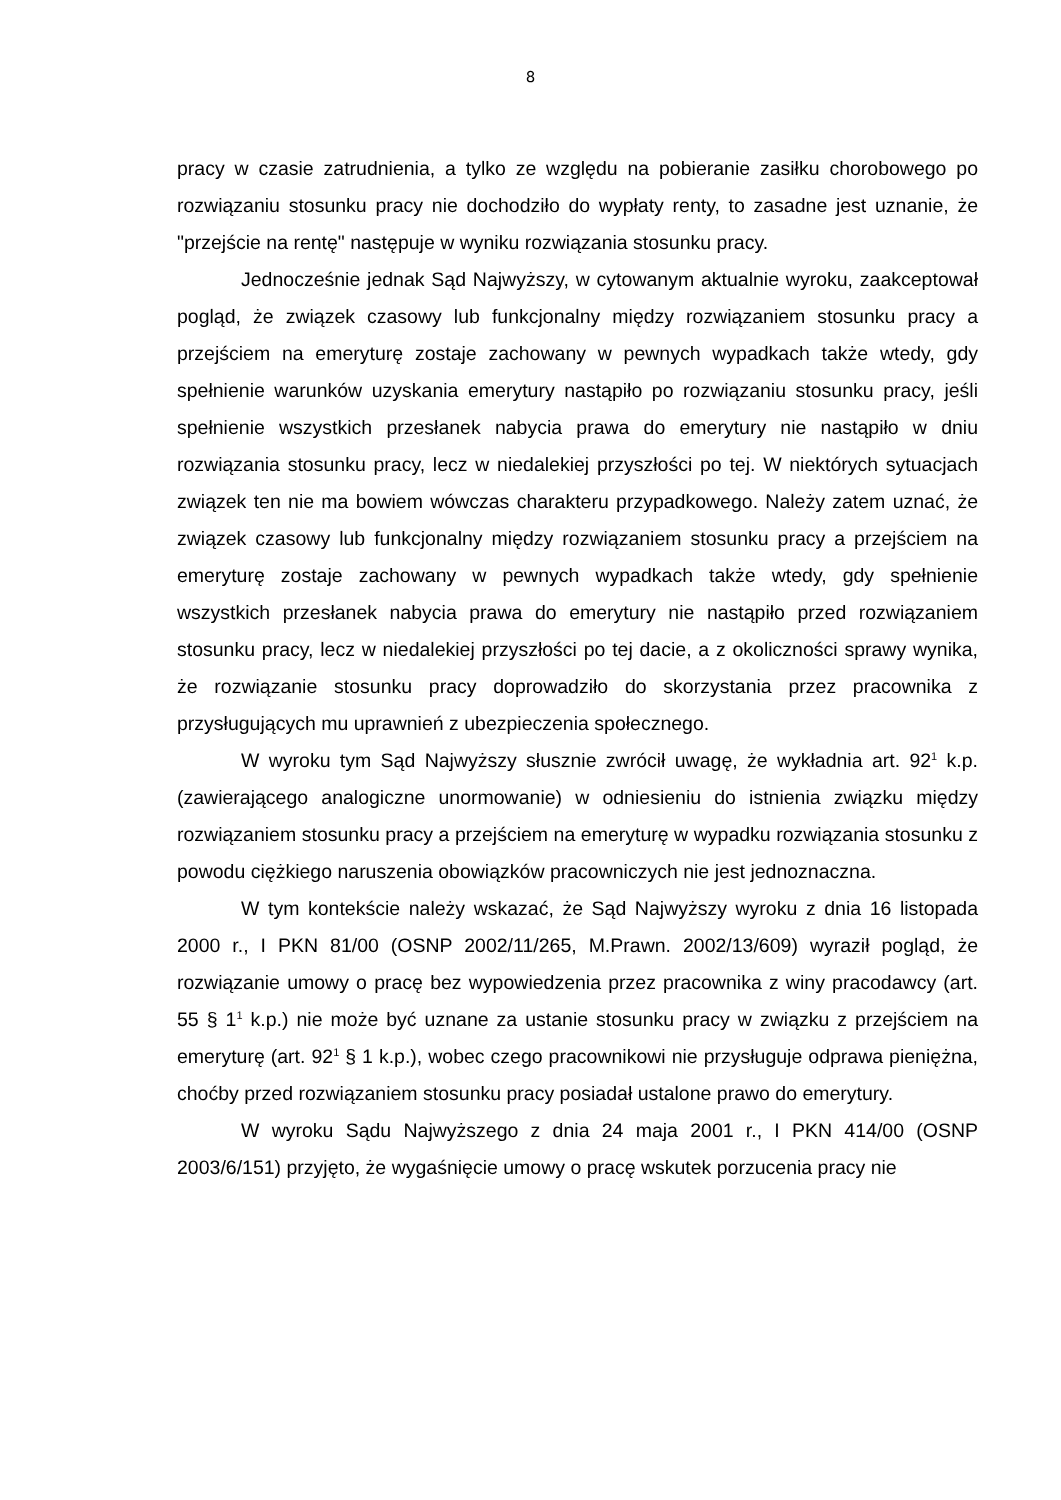8
pracy w czasie zatrudnienia, a tylko ze względu na pobieranie zasiłku chorobowego po rozwiązaniu stosunku pracy nie dochodziło do wypłaty renty, to zasadne jest uznanie, że "przejście na rentę" następuje w wyniku rozwiązania stosunku pracy.
Jednocześnie jednak Sąd Najwyższy, w cytowanym aktualnie wyroku, zaakceptował pogląd, że związek czasowy lub funkcjonalny między rozwiązaniem stosunku pracy a przejściem na emeryturę zostaje zachowany w pewnych wypadkach także wtedy, gdy spełnienie warunków uzyskania emerytury nastąpiło po rozwiązaniu stosunku pracy, jeśli spełnienie wszystkich przesłanek nabycia prawa do emerytury nie nastąpiło w dniu rozwiązania stosunku pracy, lecz w niedalekiej przyszłości po tej. W niektórych sytuacjach związek ten nie ma bowiem wówczas charakteru przypadkowego. Należy zatem uznać, że związek czasowy lub funkcjonalny między rozwiązaniem stosunku pracy a przejściem na emeryturę zostaje zachowany w pewnych wypadkach także wtedy, gdy spełnienie wszystkich przesłanek nabycia prawa do emerytury nie nastąpiło przed rozwiązaniem stosunku pracy, lecz w niedalekiej przyszłości po tej dacie, a z okoliczności sprawy wynika, że rozwiązanie stosunku pracy doprowadziło do skorzystania przez pracownika z przysługujących mu uprawnień z ubezpieczenia społecznego.
W wyroku tym Sąd Najwyższy słusznie zwrócił uwagę, że wykładnia art. 92<sup>1</sup> k.p. (zawierającego analogiczne unormowanie) w odniesieniu do istnienia związku między rozwiązaniem stosunku pracy a przejściem na emeryturę w wypadku rozwiązania stosunku z powodu ciężkiego naruszenia obowiązków pracowniczych nie jest jednoznaczna.
W tym kontekście należy wskazać, że Sąd Najwyższy wyroku z dnia 16 listopada 2000 r., I PKN 81/00 (OSNP 2002/11/265, M.Prawn. 2002/13/609) wyraził pogląd, że rozwiązanie umowy o pracę bez wypowiedzenia przez pracownika z winy pracodawcy (art. 55 § 1<sup>1</sup> k.p.) nie może być uznane za ustanie stosunku pracy w związku z przejściem na emeryturę (art. 92<sup>1</sup> § 1 k.p.), wobec czego pracownikowi nie przysługuje odprawa pieniężna, choćby przed rozwiązaniem stosunku pracy posiadał ustalone prawo do emerytury.
W wyroku Sądu Najwyższego z dnia 24 maja 2001 r., I PKN 414/00 (OSNP 2003/6/151) przyjęto, że wygaśnięcie umowy o pracę wskutek porzucenia pracy nie